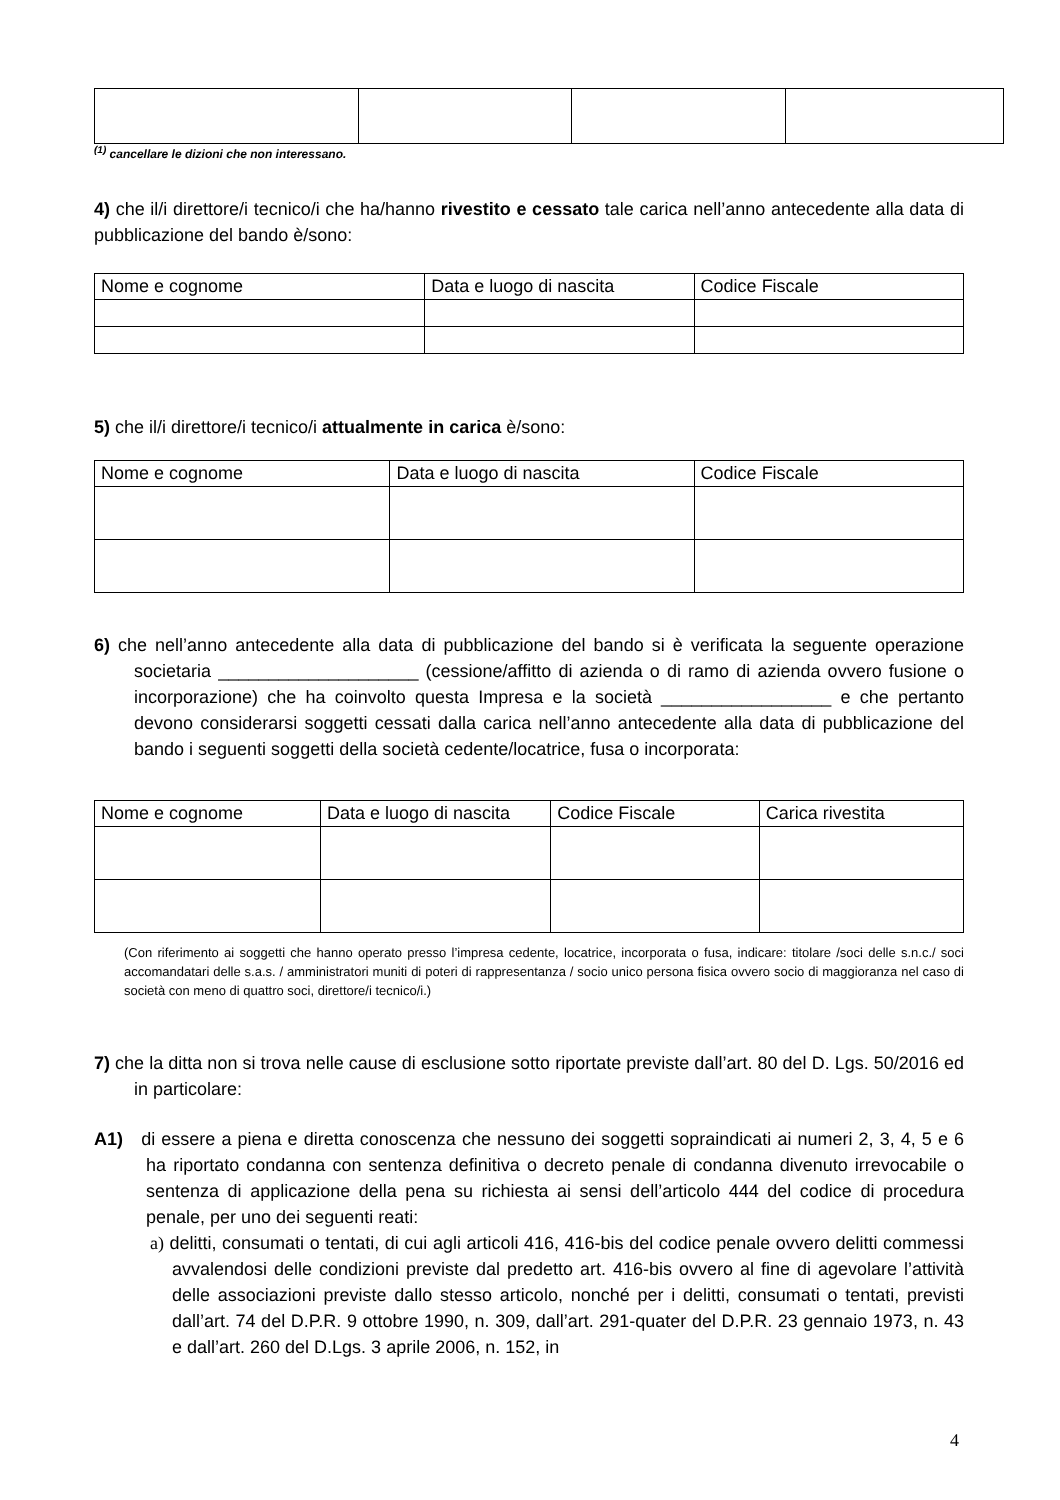<sup>(1)</sup> cancellare le dizioni che non interessano.
4) che il/i direttore/i tecnico/i che ha/hanno rivestito e cessato tale carica nell’anno antecedente alla data di pubblicazione del bando è/sono:
| Nome e cognome | Data e luogo di nascita | Codice Fiscale |
5) che il/i direttore/i tecnico/i attualmente in carica è/sono:
| Nome e cognome | Data e luogo di nascita | Codice Fiscale |
6) che nell’anno antecedente alla data di pubblicazione del bando si è verificata la seguente operazione societaria ____________________ (cessione/affitto di azienda o di ramo di azienda ovvero fusione o incorporazione) che ha coinvolto questa Impresa e la società _________________ e che pertanto devono considerarsi soggetti cessati dalla carica nell’anno antecedente alla data di pubblicazione del bando i seguenti soggetti della società cedente/locatrice, fusa o incorporata:
| Nome e cognome | Data e luogo di nascita | Codice Fiscale | Carica rivestita |
(Con riferimento ai soggetti che hanno operato presso l’impresa cedente, locatrice, incorporata o fusa, indicare: titolare /soci delle s.n.c./ soci accomandatari delle s.a.s. / amministratori muniti di poteri di rappresentanza / socio unico persona fisica ovvero socio di maggioranza nel caso di società con meno di quattro soci, direttore/i tecnico/i.)
7) che la ditta non si trova nelle cause di esclusione sotto riportate previste dall’art. 80 del D. Lgs. 50/2016 ed in particolare:
A1) di essere a piena e diretta conoscenza che nessuno dei soggetti sopraindicati ai numeri 2, 3, 4, 5 e 6 ha riportato condanna con sentenza definitiva o decreto penale di condanna divenuto irrevocabile o sentenza di applicazione della pena su richiesta ai sensi dell’articolo 444 del codice di procedura penale, per uno dei seguenti reati:
a) delitti, consumati o tentati, di cui agli articoli 416, 416-bis del codice penale ovvero delitti commessi avvalendosi delle condizioni previste dal predetto art. 416-bis ovvero al fine di agevolare l’attività delle associazioni previste dallo stesso articolo, nonché per i delitti, consumati o tentati, previsti dall’art. 74 del D.P.R. 9 ottobre 1990, n. 309, dall’art. 291-quater del D.P.R. 23 gennaio 1973, n. 43 e dall’art. 260 del D.Lgs. 3 aprile 2006, n. 152, in
4